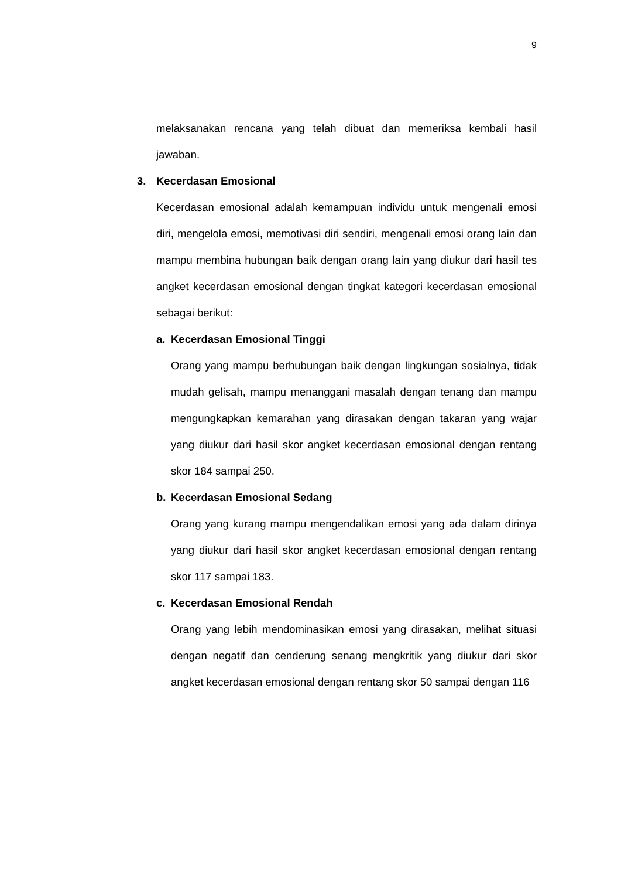9
melaksanakan rencana yang telah dibuat dan memeriksa kembali hasil jawaban.
3. Kecerdasan Emosional
Kecerdasan emosional adalah kemampuan individu untuk mengenali emosi diri, mengelola emosi, memotivasi diri sendiri, mengenali emosi orang lain dan mampu membina hubungan baik dengan orang lain yang diukur dari hasil tes angket kecerdasan emosional dengan tingkat kategori kecerdasan emosional sebagai berikut:
a. Kecerdasan Emosional Tinggi
Orang yang mampu berhubungan baik dengan lingkungan sosialnya, tidak mudah gelisah, mampu menanggani masalah dengan tenang dan mampu mengungkapkan kemarahan yang dirasakan dengan takaran yang wajar yang diukur dari hasil skor angket kecerdasan emosional dengan rentang skor 184 sampai 250.
b. Kecerdasan Emosional Sedang
Orang yang kurang mampu mengendalikan emosi yang ada dalam dirinya yang diukur dari hasil skor angket kecerdasan emosional dengan rentang skor 117 sampai 183.
c. Kecerdasan Emosional Rendah
Orang yang lebih mendominasikan emosi yang dirasakan, melihat situasi dengan negatif dan cenderung senang mengkritik yang diukur dari skor angket kecerdasan emosional dengan rentang skor 50 sampai dengan 116